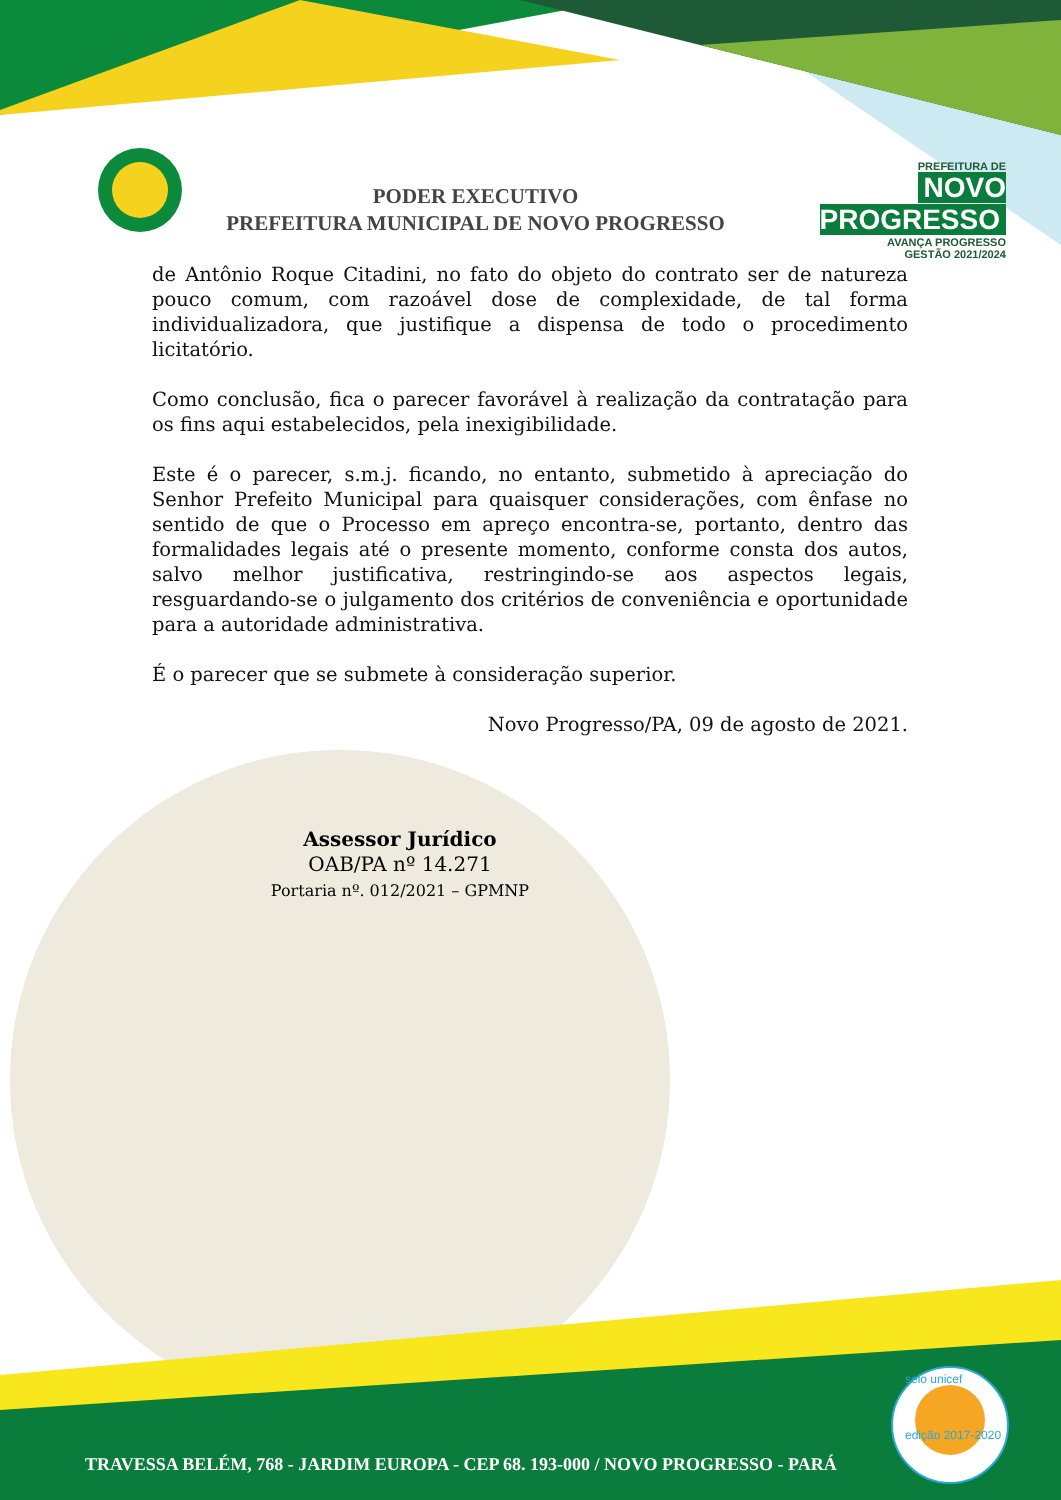PODER EXECUTIVO
PREFEITURA MUNICIPAL DE NOVO PROGRESSO
PREFEITURA DE
NOVO PROGRESSO
AVANÇA PROGRESSO
GESTÃO 2021/2024
de Antônio Roque Citadini, no fato do objeto do contrato ser de natureza pouco comum, com razoável dose de complexidade, de tal forma individualizadora, que justifique a dispensa de todo o procedimento licitatório.
Como conclusão, fica o parecer favorável à realização da contratação para os fins aqui estabelecidos, pela inexigibilidade.
Este é o parecer, s.m.j. ficando, no entanto, submetido à apreciação do Senhor Prefeito Municipal para quaisquer considerações, com ênfase no sentido de que o Processo em apreço encontra-se, portanto, dentro das formalidades legais até o presente momento, conforme consta dos autos, salvo melhor justificativa, restringindo-se aos aspectos legais, resguardando-se o julgamento dos critérios de conveniência e oportunidade para a autoridade administrativa.
É o parecer que se submete à consideração superior.
Novo Progresso/PA, 09 de agosto de 2021.
Assessor Jurídico
OAB/PA nº 14.271
Portaria nº. 012/2021 – GPMNP
TRAVESSA BELÉM, 768 - JARDIM EUROPA - CEP 68. 193-000 / NOVO PROGRESSO - PARÁ
selo unicef
edição 2017-2020